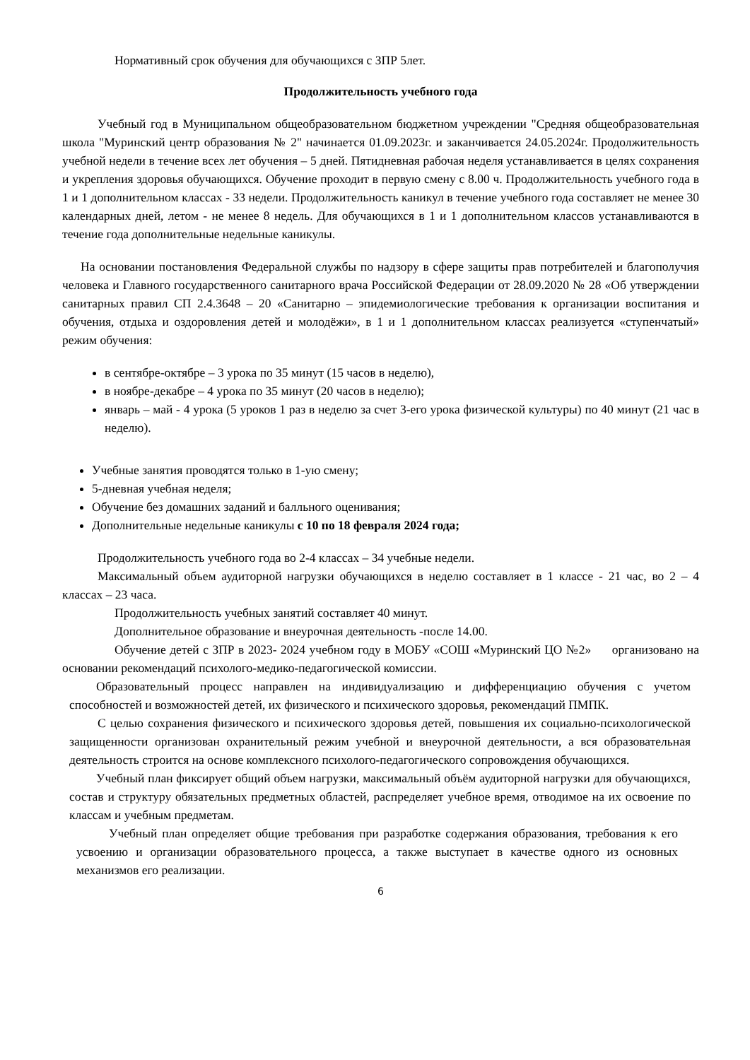Нормативный срок обучения для обучающихся с ЗПР 5лет.
Продолжительность учебного года
Учебный год в Муниципальном общеобразовательном бюджетном учреждении "Средняя общеобразовательная школа "Муринский центр образования № 2" начинается 01.09.2023г. и заканчивается 24.05.2024г. Продолжительность учебной недели в течение всех лет обучения – 5 дней. Пятидневная рабочая неделя устанавливается в целях сохранения и укрепления здоровья обучающихся. Обучение проходит в первую смену с 8.00 ч. Продолжительность учебного года в 1 и 1 дополнительном классах - 33 недели. Продолжительность каникул в течение учебного года составляет не менее 30 календарных дней, летом - не менее 8 недель. Для обучающихся в 1 и 1 дополнительном классов устанавливаются в течение года дополнительные недельные каникулы.
На основании постановления Федеральной службы по надзору в сфере защиты прав потребителей и благополучия человека и Главного государственного санитарного врача Российской Федерации от 28.09.2020 № 28 «Об утверждении санитарных правил СП 2.4.3648 – 20 «Санитарно – эпидемиологические требования к организации воспитания и обучения, отдыха и оздоровления детей и молодёжи», в 1 и 1 дополнительном классах реализуется «ступенчатый» режим обучения:
в сентябре-октябре – 3 урока по 35 минут (15 часов в неделю),
в ноябре-декабре – 4 урока по 35 минут (20 часов в неделю);
январь – май - 4 урока (5 уроков 1 раз в неделю за счет 3-его урока физической культуры) по 40 минут (21 час в неделю).
Учебные занятия проводятся только в 1-ую смену;
5-дневная учебная неделя;
Обучение без домашних заданий и балльного оценивания;
Дополнительные недельные каникулы с 10 по 18 февраля 2024 года;
Продолжительность учебного года во 2-4 классах – 34 учебные недели.
Максимальный объем аудиторной нагрузки обучающихся в неделю составляет в 1 классе - 21 час, во 2 – 4 классах – 23 часа.
Продолжительность учебных занятий составляет 40 минут.
Дополнительное образование и внеурочная деятельность -после 14.00.
Обучение детей с ЗПР в 2023- 2024 учебном году в МОБУ «СОШ «Муринский ЦО №2» организовано на основании рекомендаций психолого-медико-педагогической комиссии.
Образовательный процесс направлен на индивидуализацию и дифференциацию обучения с учетом способностей и возможностей детей, их физического и психического здоровья, рекомендаций ПМПК.
С целью сохранения физического и психического здоровья детей, повышения их социально-психологической защищенности организован охранительный режим учебной и внеурочной деятельности, а вся образовательная деятельность строится на основе комплексного психолого-педагогического сопровождения обучающихся.
Учебный план фиксирует общий объем нагрузки, максимальный объём аудиторной нагрузки для обучающихся, состав и структуру обязательных предметных областей, распределяет учебное время, отводимое на их освоение по классам и учебным предметам.
Учебный план определяет общие требования при разработке содержания образования, требования к его усвоению и организации образовательного процесса, а также выступает в качестве одного из основных механизмов его реализации.
6